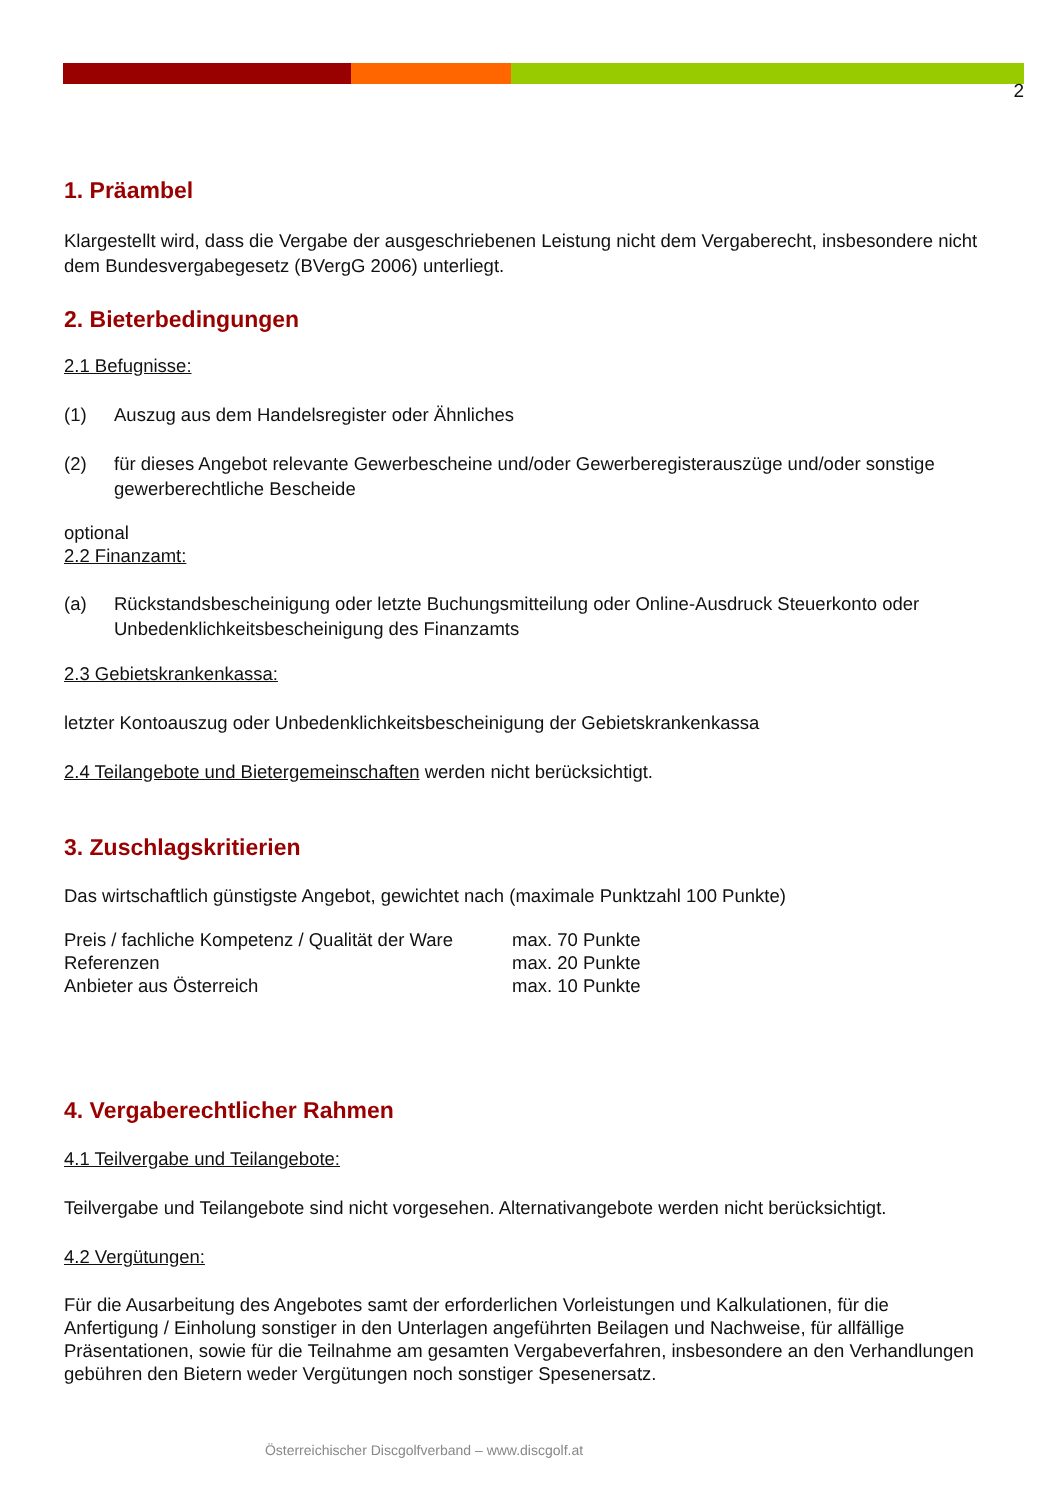2
1. Präambel
Klargestellt wird, dass die Vergabe der ausgeschriebenen Leistung nicht dem Vergaberecht, insbesondere nicht dem Bundesvergabegesetz (BVergG 2006) unterliegt.
2. Bieterbedingungen
2.1 Befugnisse:
(1) Auszug aus dem Handelsregister oder Ähnliches
(2) für dieses Angebot relevante Gewerbescheine und/oder Gewerberegisterauszüge und/oder sonstige gewerberechtliche Bescheide
optional
2.2 Finanzamt:
(a) Rückstandsbescheinigung oder letzte Buchungsmitteilung oder Online-Ausdruck Steuerkonto oder Unbedenklichkeitsbescheinigung des Finanzamts
2.3 Gebietskrankenkassa:
letzter Kontoauszug oder Unbedenklichkeitsbescheinigung der Gebietskrankenkassa
2.4 Teilangebote und Bietergemeinschaften werden nicht berücksichtigt.
3. Zuschlagskritierien
Das wirtschaftlich günstigste Angebot, gewichtet nach (maximale Punktzahl 100 Punkte)
| Preis / fachliche Kompetenz / Qualität der Ware | max. 70 Punkte |
| Referenzen | max. 20 Punkte |
| Anbieter aus Österreich | max. 10 Punkte |
4. Vergaberechtlicher Rahmen
4.1 Teilvergabe und Teilangebote:
Teilvergabe und Teilangebote sind nicht vorgesehen. Alternativangebote werden nicht berücksichtigt.
4.2 Vergütungen:
Für die Ausarbeitung des Angebotes samt der erforderlichen Vorleistungen und Kalkulationen, für die Anfertigung / Einholung sonstiger in den Unterlagen angeführten Beilagen und Nachweise, für allfällige Präsentationen, sowie für die Teilnahme am gesamten Vergabeverfahren, insbesondere an den Verhandlungen gebühren den Bietern weder Vergütungen noch sonstiger Spesenersatz.
Österreichischer Discgolfverband – www.discgolf.at